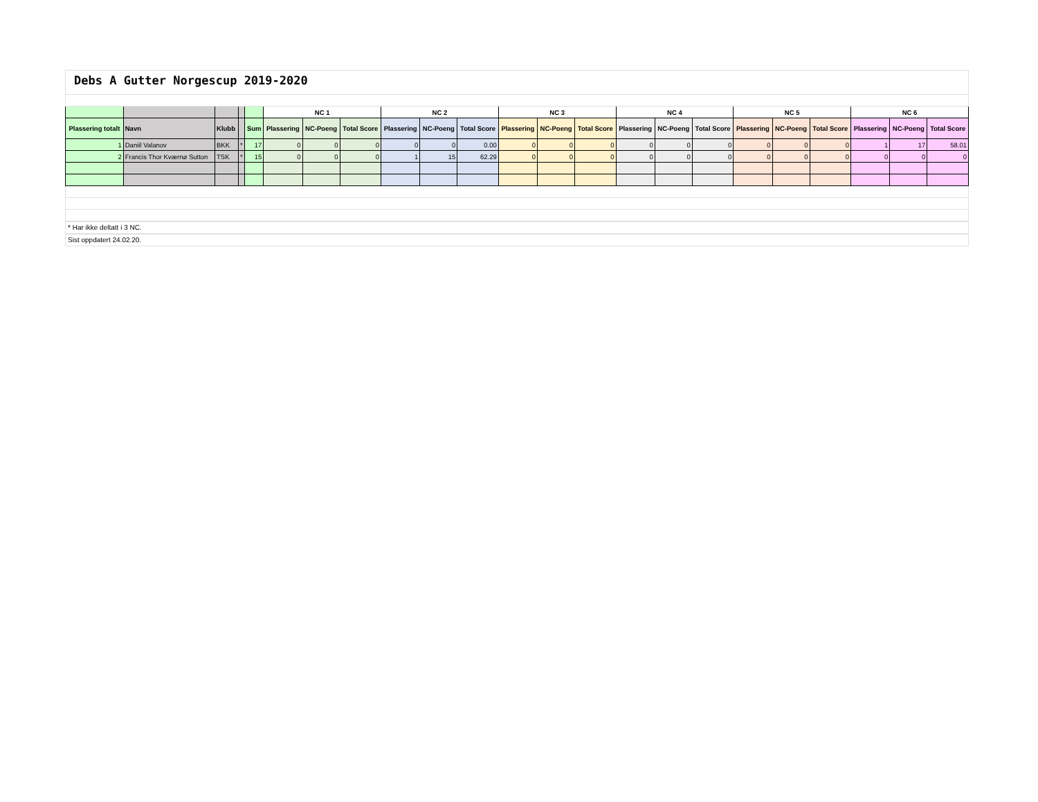Debs A Gutter Norgescup 2019-2020
| | | | | | NC 1 | | | NC 2 | | | NC 3 | | | NC 4 | | | NC 5 | | | NC 6 | | |
| --- | --- | --- | --- | --- | --- | --- | --- | --- | --- | --- | --- | --- | --- | --- | --- | --- | --- | --- | --- | --- | --- | --- |
| Plassering totalt | Navn | Klubb | | Sum | Plassering | NC-Poeng | Total Score | Plassering | NC-Poeng | Total Score | Plassering | NC-Poeng | Total Score | Plassering | NC-Poeng | Total Score | Plassering | NC-Poeng | Total Score | Plassering | NC-Poeng | Total Score |
| 1 | Daniil Valanov | BKK | * | 17 | 0 | 0 | 0 | 0 | 0 | 0.00 | 0 | 0 | 0 | 0 | 0 | 0 | 0 | 0 | 0 | 1 | 17 | 58.01 |
| 2 | Francis Thor Kværnø Sutton | TSK | * | 15 | 0 | 0 | 0 | 1 | 15 | 62.29 | 0 | 0 | 0 | 0 | 0 | 0 | 0 | 0 | 0 | 0 | 0 | 0 |
* Har ikke deltatt i 3 NC.
Sist oppdatert 24.02.20.